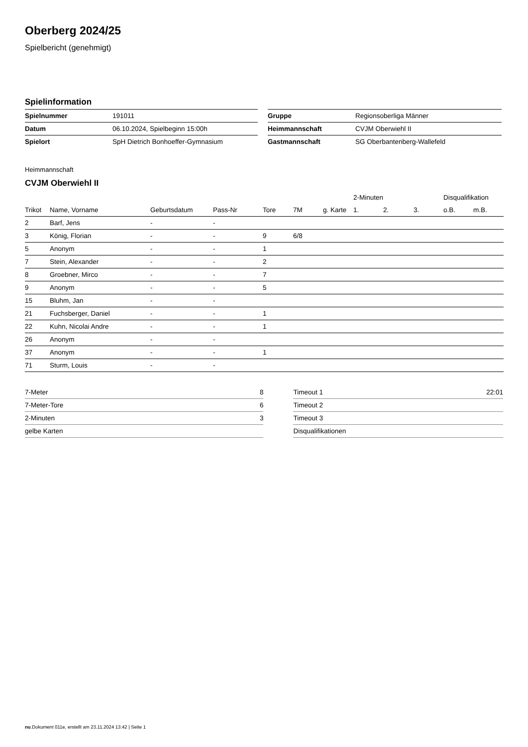Oberberg 2024/25
Spielbericht (genehmigt)
Spielinformation
| Spielnummer | 191011 |
| Datum | 06.10.2024, Spielbeginn 15:00h |
| Spielort | SpH Dietrich Bonhoeffer-Gymnasium |
| Gruppe | Regionsoberliga Männer |
| Heimmannschaft | CVJM Oberwiehl II |
| Gastmannschaft | SG Oberbantenberg-Wallefeld |
Heimmannschaft
CVJM Oberwiehl II
| | | | | | | | 2-Minuten | | | Disqualifikation | |
| --- | --- | --- | --- | --- | --- | --- | --- | --- | --- | --- | --- |
| Trikot | Name, Vorname | Geburtsdatum | Pass-Nr | Tore | 7M | g. Karte | 1. | 2. | 3. | o.B. | m.B. |
| 2 | Barf, Jens | - | - | | | | | | | | |
| 3 | König, Florian | - | - | 9 | 6/8 | | | | | | |
| 5 | Anonym | - | - | 1 | | | | | | | |
| 7 | Stein, Alexander | - | - | 2 | | | | | | | |
| 8 | Groebner, Mirco | - | - | 7 | | | | | | | |
| 9 | Anonym | - | - | 5 | | | | | | | |
| 15 | Bluhm, Jan | - | - | | | | | | | | |
| 21 | Fuchsberger, Daniel | - | - | 1 | | | | | | | |
| 22 | Kuhn, Nicolai Andre | - | - | 1 | | | | | | | |
| 26 | Anonym | - | - | | | | | | | | |
| 37 | Anonym | - | - | 1 | | | | | | | |
| 71 | Sturm, Louis | - | - | | | | | | | | |
| 7-Meter | 8 |
| 7-Meter-Tore | 6 |
| 2-Minuten | 3 |
| gelbe Karten | |
| Timeout 1 | 22:01 |
| Timeout 2 | |
| Timeout 3 | |
| Disqualifikationen | |
nu.Dokument 011e, erstellt am 23.11.2024 13:42 | Seite 1